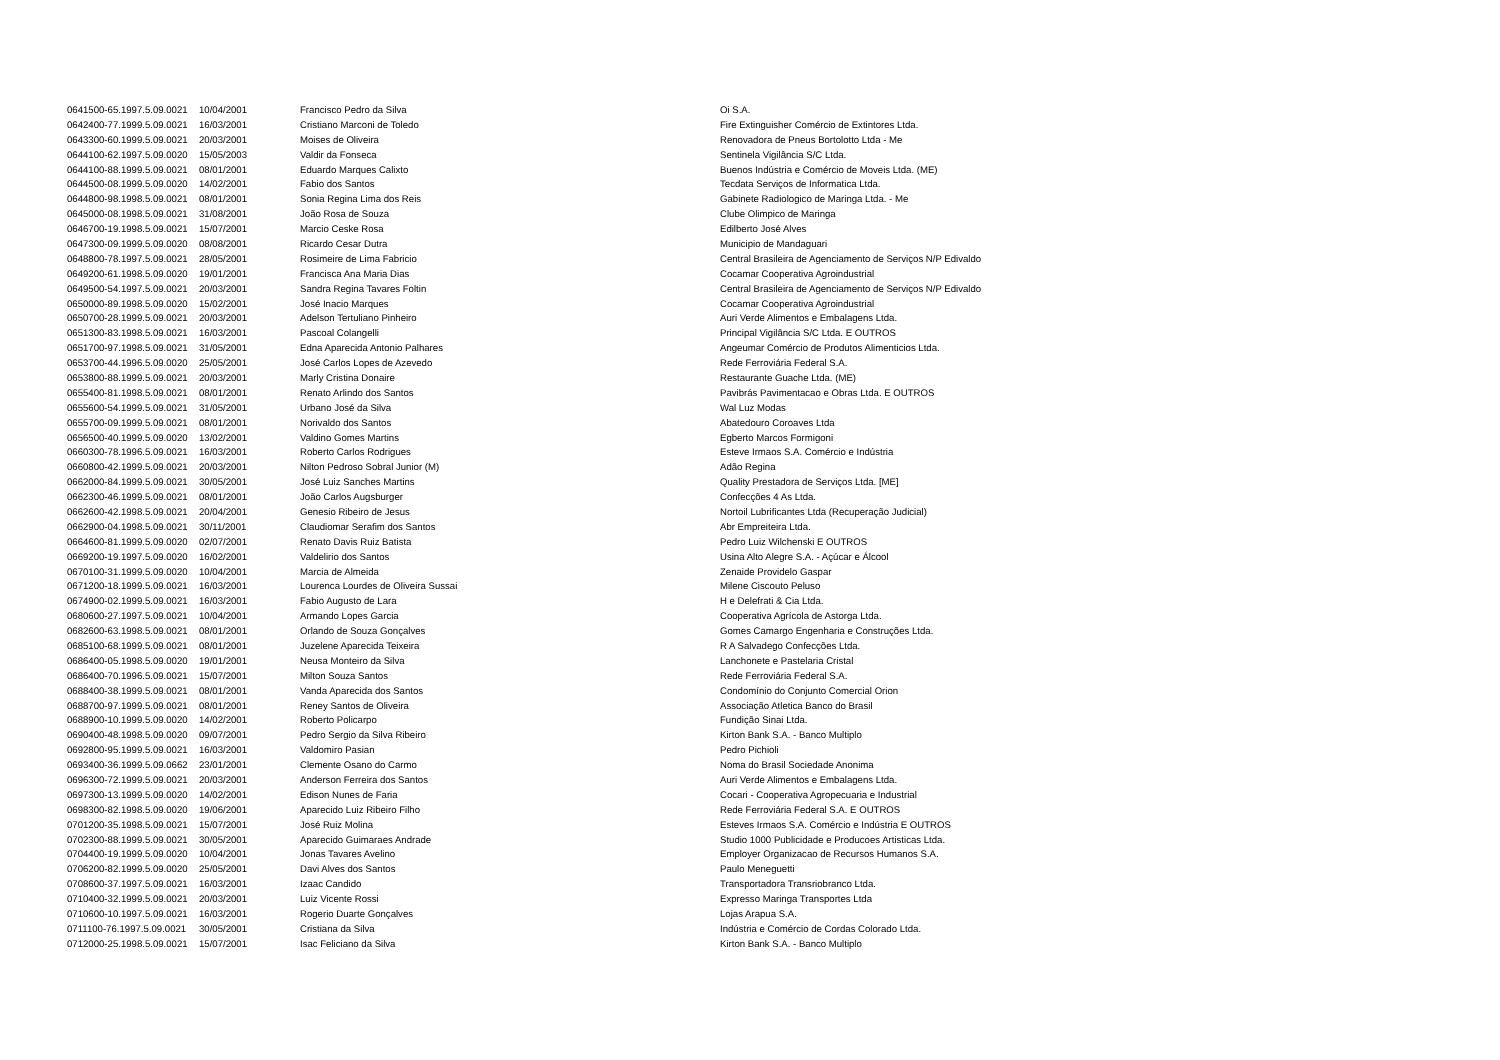| 0641500-65.1997.5.09.0021 | 10/04/2001 | Francisco Pedro da Silva | Oi S.A. |
| 0642400-77.1999.5.09.0021 | 16/03/2001 | Cristiano Marconi de Toledo | Fire Extinguisher Comércio de Extintores Ltda. |
| 0643300-60.1999.5.09.0021 | 20/03/2001 | Moises de Oliveira | Renovadora de Pneus Bortolotto Ltda - Me |
| 0644100-62.1997.5.09.0020 | 15/05/2003 | Valdir da Fonseca | Sentinela Vigilância S/C Ltda. |
| 0644100-88.1999.5.09.0021 | 08/01/2001 | Eduardo Marques Calixto | Buenos Indústria e Comércio de Moveis Ltda. (ME) |
| 0644500-08.1999.5.09.0020 | 14/02/2001 | Fabio dos Santos | Tecdata Serviços de Informatica Ltda. |
| 0644800-98.1998.5.09.0021 | 08/01/2001 | Sonia Regina Lima dos Reis | Gabinete Radiologico de Maringa Ltda. - Me |
| 0645000-08.1998.5.09.0021 | 31/08/2001 | João Rosa de Souza | Clube Olimpico de Maringa |
| 0646700-19.1998.5.09.0021 | 15/07/2001 | Marcio Ceske Rosa | Edilberto José Alves |
| 0647300-09.1999.5.09.0020 | 08/08/2001 | Ricardo Cesar Dutra | Municipio de Mandaguari |
| 0648800-78.1997.5.09.0021 | 28/05/2001 | Rosimeire de Lima Fabricio | Central Brasileira de Agenciamento de Serviços N/P Edivaldo |
| 0649200-61.1998.5.09.0020 | 19/01/2001 | Francisca Ana Maria Dias | Cocamar Cooperativa Agroindustrial |
| 0649500-54.1997.5.09.0021 | 20/03/2001 | Sandra Regina Tavares Foltin | Central Brasileira de Agenciamento de Serviços N/P Edivaldo |
| 0650000-89.1998.5.09.0020 | 15/02/2001 | José Inacio Marques | Cocamar Cooperativa Agroindustrial |
| 0650700-28.1999.5.09.0021 | 20/03/2001 | Adelson Tertuliano Pinheiro | Auri Verde Alimentos e Embalagens Ltda. |
| 0651300-83.1998.5.09.0021 | 16/03/2001 | Pascoal Colangelli | Principal Vigilância S/C Ltda. E OUTROS |
| 0651700-97.1998.5.09.0021 | 31/05/2001 | Edna Aparecida Antonio Palhares | Angeumar Comércio de Produtos Alimenticios Ltda. |
| 0653700-44.1996.5.09.0020 | 25/05/2001 | José Carlos Lopes de Azevedo | Rede Ferroviária Federal S.A. |
| 0653800-88.1999.5.09.0021 | 20/03/2001 | Marly Cristina Donaire | Restaurante Guache Ltda. (ME) |
| 0655400-81.1998.5.09.0021 | 08/01/2001 | Renato Arlindo dos Santos | Pavibrás Pavimentacao e Obras Ltda. E OUTROS |
| 0655600-54.1999.5.09.0021 | 31/05/2001 | Urbano José da Silva | Wal Luz Modas |
| 0655700-09.1999.5.09.0021 | 08/01/2001 | Norivaldo dos Santos | Abatedouro Coroaves Ltda |
| 0656500-40.1999.5.09.0020 | 13/02/2001 | Valdino Gomes Martins | Egberto Marcos Formigoni |
| 0660300-78.1996.5.09.0021 | 16/03/2001 | Roberto Carlos Rodrigues | Esteve Irmaos S.A. Comércio e Indústria |
| 0660800-42.1999.5.09.0021 | 20/03/2001 | Nilton Pedroso Sobral Junior (M) | Adão Regina |
| 0662000-84.1999.5.09.0021 | 30/05/2001 | José Luiz Sanches Martins | Quality Prestadora de Serviços Ltda. [ME] |
| 0662300-46.1999.5.09.0021 | 08/01/2001 | João Carlos Augsburger | Confecções 4 As Ltda. |
| 0662600-42.1998.5.09.0021 | 20/04/2001 | Genesio Ribeiro de Jesus | Nortoil Lubrificantes Ltda (Recuperação Judicial) |
| 0662900-04.1998.5.09.0021 | 30/11/2001 | Claudiomar Serafim dos Santos | Abr Empreiteira Ltda. |
| 0664600-81.1999.5.09.0020 | 02/07/2001 | Renato Davis Ruiz Batista | Pedro Luiz Wilchenski E OUTROS |
| 0669200-19.1997.5.09.0020 | 16/02/2001 | Valdelirio dos Santos | Usina Alto Alegre S.A. - Açúcar e Álcool |
| 0670100-31.1999.5.09.0020 | 10/04/2001 | Marcia de Almeida | Zenaide Providelo Gaspar |
| 0671200-18.1999.5.09.0021 | 16/03/2001 | Lourenca Lourdes de Oliveira Sussai | Milene Ciscouto Peluso |
| 0674900-02.1999.5.09.0021 | 16/03/2001 | Fabio Augusto de Lara | H e Delefrati & Cia Ltda. |
| 0680600-27.1997.5.09.0021 | 10/04/2001 | Armando Lopes Garcia | Cooperativa Agrícola de Astorga Ltda. |
| 0682600-63.1998.5.09.0021 | 08/01/2001 | Orlando de Souza Gonçalves | Gomes Camargo Engenharia e Construções Ltda. |
| 0685100-68.1999.5.09.0021 | 08/01/2001 | Juzelene Aparecida Teixeira | R A Salvadego Confecções Ltda. |
| 0686400-05.1998.5.09.0020 | 19/01/2001 | Neusa Monteiro da Silva | Lanchonete e Pastelaria Cristal |
| 0686400-70.1996.5.09.0021 | 15/07/2001 | Milton Souza Santos | Rede Ferroviária Federal S.A. |
| 0688400-38.1999.5.09.0021 | 08/01/2001 | Vanda Aparecida dos Santos | Condomínio do Conjunto Comercial Orion |
| 0688700-97.1999.5.09.0021 | 08/01/2001 | Reney Santos de Oliveira | Associação Atletica Banco do Brasil |
| 0688900-10.1999.5.09.0020 | 14/02/2001 | Roberto Policarpo | Fundição Sinai Ltda. |
| 0690400-48.1998.5.09.0020 | 09/07/2001 | Pedro Sergio da Silva Ribeiro | Kirton Bank S.A. - Banco Multiplo |
| 0692800-95.1999.5.09.0021 | 16/03/2001 | Valdomiro Pasian | Pedro Pichioli |
| 0693400-36.1999.5.09.0662 | 23/01/2001 | Clemente Osano do Carmo | Noma do Brasil Sociedade Anonima |
| 0696300-72.1999.5.09.0021 | 20/03/2001 | Anderson Ferreira dos Santos | Auri Verde Alimentos e Embalagens Ltda. |
| 0697300-13.1999.5.09.0020 | 14/02/2001 | Edison Nunes de Faria | Cocari - Cooperativa Agropecuaria e Industrial |
| 0698300-82.1998.5.09.0020 | 19/06/2001 | Aparecido Luiz Ribeiro Filho | Rede Ferroviária Federal S.A. E OUTROS |
| 0701200-35.1998.5.09.0021 | 15/07/2001 | José Ruiz Molina | Esteves Irmaos S.A. Comércio e Indústria E OUTROS |
| 0702300-88.1999.5.09.0021 | 30/05/2001 | Aparecido Guimaraes Andrade | Studio 1000 Publicidade e Producoes Artisticas Ltda. |
| 0704400-19.1999.5.09.0020 | 10/04/2001 | Jonas Tavares Avelino | Employer Organizacao de Recursos Humanos S.A. |
| 0706200-82.1999.5.09.0020 | 25/05/2001 | Davi Alves dos Santos | Paulo Meneguetti |
| 0708600-37.1997.5.09.0021 | 16/03/2001 | Izaac Candido | Transportadora Transriobranco Ltda. |
| 0710400-32.1999.5.09.0021 | 20/03/2001 | Luiz Vicente Rossi | Expresso Maringa Transportes Ltda |
| 0710600-10.1997.5.09.0021 | 16/03/2001 | Rogerio Duarte Gonçalves | Lojas Arapua S.A. |
| 0711100-76.1997.5.09.0021 | 30/05/2001 | Cristiana da Silva | Indústria e Comércio de Cordas Colorado Ltda. |
| 0712000-25.1998.5.09.0021 | 15/07/2001 | Isac Feliciano da Silva | Kirton Bank S.A. - Banco Multiplo |